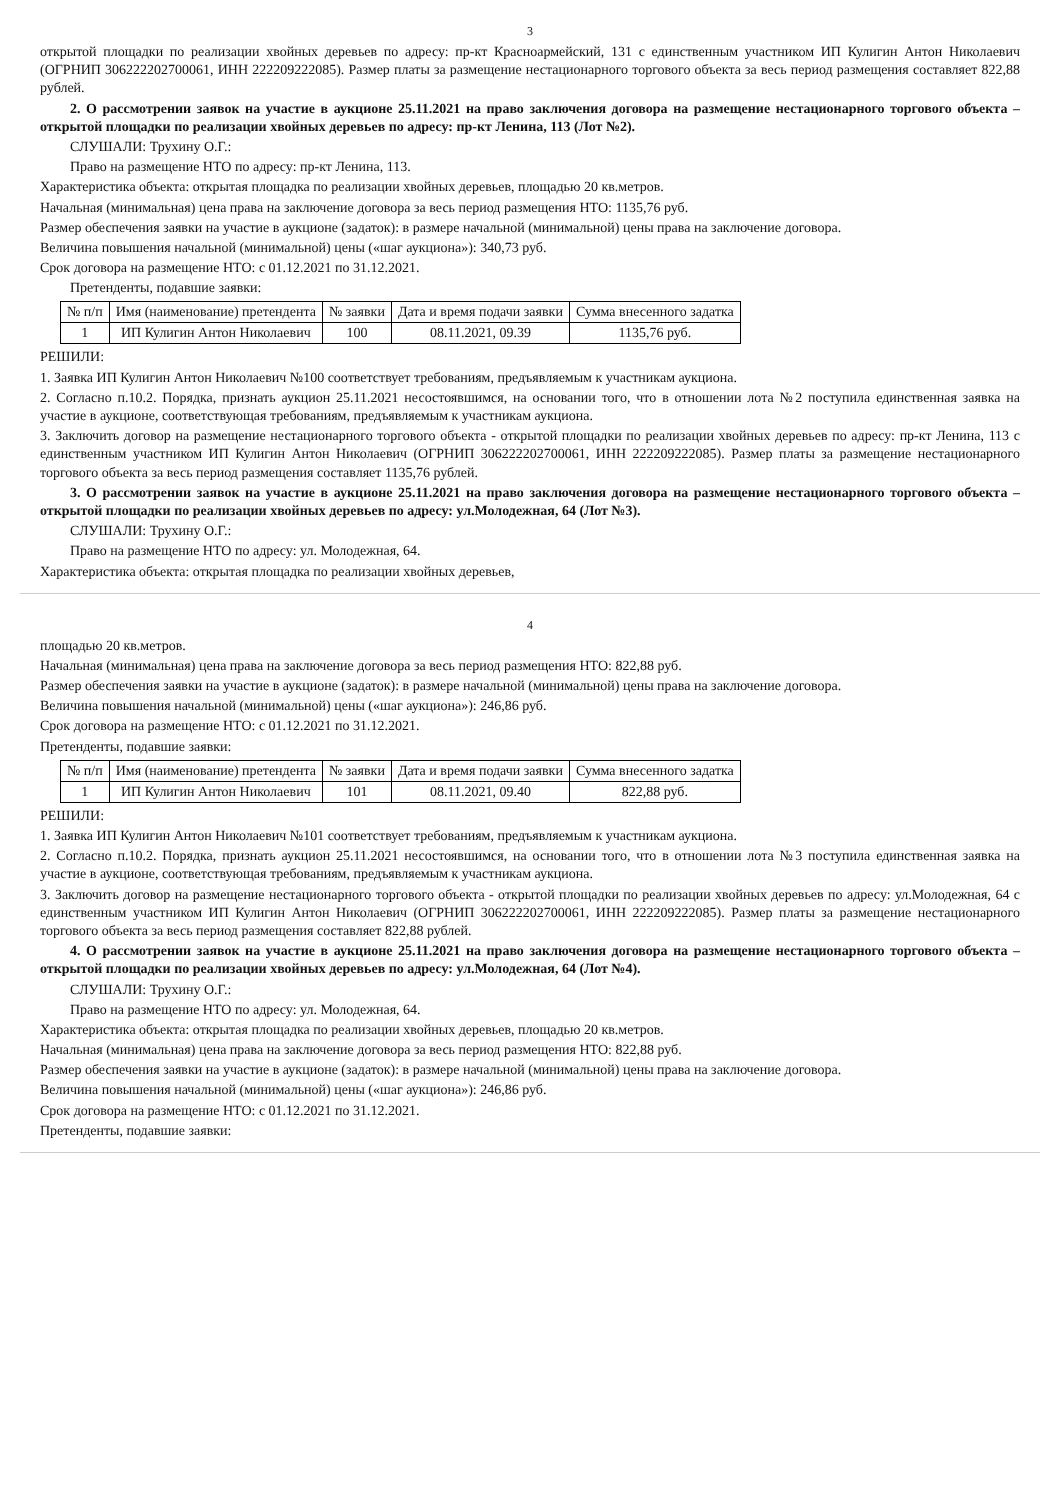3
открытой площадки по реализации хвойных деревьев по адресу: пр-кт Красноармейский, 131 с единственным участником ИП Кулигин Антон Николаевич (ОГРНИП 306222202700061, ИНН 222209222085). Размер платы за размещение нестационарного торгового объекта за весь период размещения составляет 822,88 рублей.
2. О рассмотрении заявок на участие в аукционе 25.11.2021 на право заключения договора на размещение нестационарного торгового объекта – открытой площадки по реализации хвойных деревьев по адресу: пр-кт Ленина, 113 (Лот №2).
СЛУШАЛИ: Трухину О.Г.:
Право на размещение НТО по адресу: пр-кт Ленина, 113.
Характеристика объекта: открытая площадка по реализации хвойных деревьев, площадью 20 кв.метров.
Начальная (минимальная) цена права на заключение договора за весь период размещения НТО: 1135,76 руб.
Размер обеспечения заявки на участие в аукционе (задаток): в размере начальной (минимальной) цены права на заключение договора.
Величина повышения начальной (минимальной) цены («шаг аукциона»): 340,73 руб.
Срок договора на размещение НТО: с 01.12.2021 по 31.12.2021.
Претенденты, подавшие заявки:
| № п/п | Имя (наименование) претендента | № заявки | Дата и время подачи заявки | Сумма внесенного задатка |
| --- | --- | --- | --- | --- |
| 1 | ИП Кулигин Антон Николаевич | 100 | 08.11.2021, 09.39 | 1135,76 руб. |
РЕШИЛИ:
1. Заявка ИП Кулигин Антон Николаевич №100 соответствует требованиям, предъявляемым к участникам аукциона.
2. Согласно п.10.2. Порядка, признать аукцион 25.11.2021 несостоявшимся, на основании того, что в отношении лота №2 поступила единственная заявка на участие в аукционе, соответствующая требованиям, предъявляемым к участникам аукциона.
3. Заключить договор на размещение нестационарного торгового объекта - открытой площадки по реализации хвойных деревьев по адресу: пр-кт Ленина, 113 с единственным участником ИП Кулигин Антон Николаевич (ОГРНИП 306222202700061, ИНН 222209222085). Размер платы за размещение нестационарного торгового объекта за весь период размещения составляет 1135,76 рублей.
3. О рассмотрении заявок на участие в аукционе 25.11.2021 на право заключения договора на размещение нестационарного торгового объекта – открытой площадки по реализации хвойных деревьев по адресу: ул.Молодежная, 64 (Лот №3).
СЛУШАЛИ: Трухину О.Г.:
Право на размещение НТО по адресу: ул. Молодежная, 64.
Характеристика объекта: открытая площадка по реализации хвойных деревьев,
4
площадью 20 кв.метров.
Начальная (минимальная) цена права на заключение договора за весь период размещения НТО: 822,88 руб.
Размер обеспечения заявки на участие в аукционе (задаток): в размере начальной (минимальной) цены права на заключение договора.
Величина повышения начальной (минимальной) цены («шаг аукциона»): 246,86 руб.
Срок договора на размещение НТО: с 01.12.2021 по 31.12.2021.
Претенденты, подавшие заявки:
| № п/п | Имя (наименование) претендента | № заявки | Дата и время подачи заявки | Сумма внесенного задатка |
| --- | --- | --- | --- | --- |
| 1 | ИП Кулигин Антон Николаевич | 101 | 08.11.2021, 09.40 | 822,88 руб. |
РЕШИЛИ:
1. Заявка ИП Кулигин Антон Николаевич №101 соответствует требованиям, предъявляемым к участникам аукциона.
2. Согласно п.10.2. Порядка, признать аукцион 25.11.2021 несостоявшимся, на основании того, что в отношении лота №3 поступила единственная заявка на участие в аукционе, соответствующая требованиям, предъявляемым к участникам аукциона.
3. Заключить договор на размещение нестационарного торгового объекта - открытой площадки по реализации хвойных деревьев по адресу: ул.Молодежная, 64 с единственным участником ИП Кулигин Антон Николаевич (ОГРНИП 306222202700061, ИНН 222209222085). Размер платы за размещение нестационарного торгового объекта за весь период размещения составляет 822,88 рублей.
4. О рассмотрении заявок на участие в аукционе 25.11.2021 на право заключения договора на размещение нестационарного торгового объекта – открытой площадки по реализации хвойных деревьев по адресу: ул.Молодежная, 64 (Лот №4).
СЛУШАЛИ: Трухину О.Г.:
Право на размещение НТО по адресу: ул. Молодежная, 64.
Характеристика объекта: открытая площадка по реализации хвойных деревьев, площадью 20 кв.метров.
Начальная (минимальная) цена права на заключение договора за весь период размещения НТО: 822,88 руб.
Размер обеспечения заявки на участие в аукционе (задаток): в размере начальной (минимальной) цены права на заключение договора.
Величина повышения начальной (минимальной) цены («шаг аукциона»): 246,86 руб.
Срок договора на размещение НТО: с 01.12.2021 по 31.12.2021.
Претенденты, подавшие заявки: